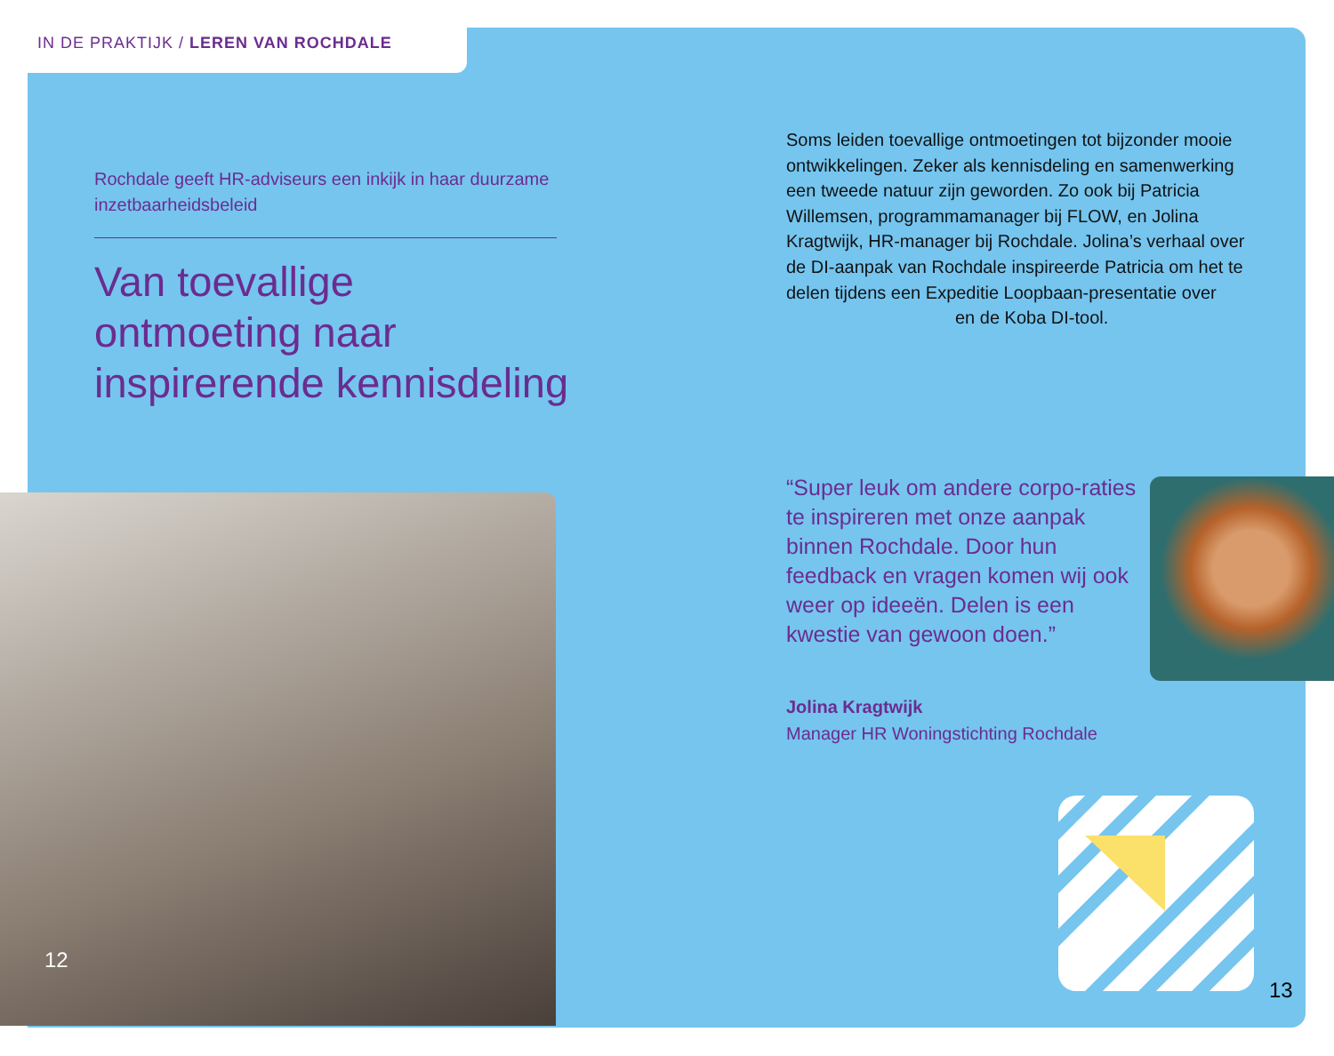IN DE PRAKTIJK / LEREN VAN ROCHDALE
Rochdale geeft HR-adviseurs een inkijk in haar duurzame inzetbaarheidsbeleid
Van toevallige ontmoeting naar inspirerende kennisdeling
12
Soms leiden toevallige ontmoetingen tot bijzonder mooie ontwikkelingen. Zeker als kennisdeling en samenwerking een tweede natuur zijn geworden. Zo ook bij Patricia Willemsen, programmamanager bij FLOW, en Jolina Kragtwijk, HR-manager bij Rochdale. Jolina’s verhaal over de DI-aanpak van Rochdale inspireerde Patricia om het te delen tijdens een Expeditie Loopbaan-presentatie over
en de Koba DI-tool.
“Super leuk om andere corpo-raties te inspireren met onze aanpak binnen Rochdale. Door hun feedback en vragen komen wij ook weer op ideeën. Delen is een kwestie van gewoon doen.”
Jolina Kragtwijk
Manager HR Woningstichting Rochdale
13